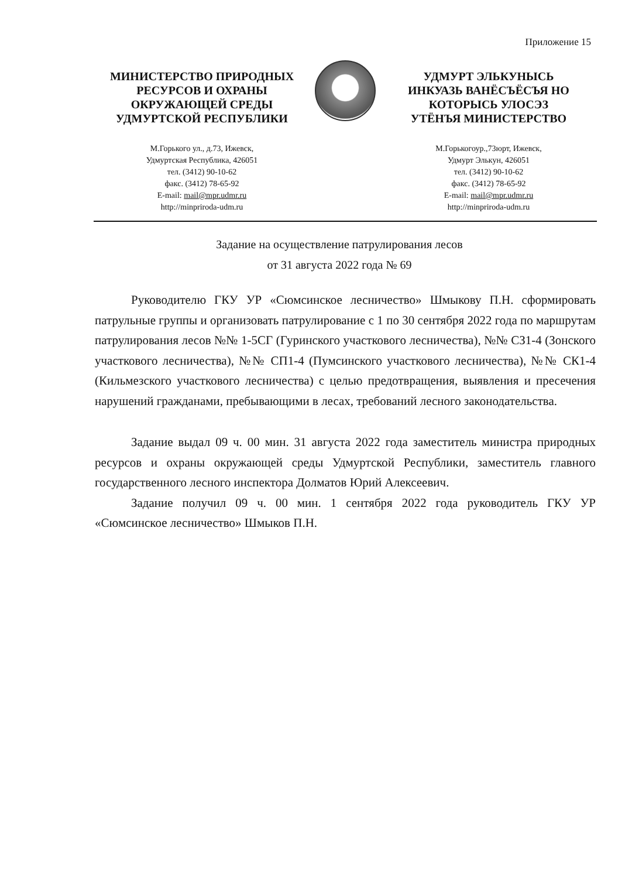Приложение 15
МИНИСТЕРСТВО ПРИРОДНЫХ
РЕСУРСОВ И ОХРАНЫ
ОКРУЖАЮЩЕЙ СРЕДЫ
УДМУРТСКОЙ РЕСПУБЛИКИ
М.Горького ул., д.73, Ижевск,
Удмуртская Республика, 426051
тел. (3412) 90-10-62
факс. (3412) 78-65-92
E-mail: mail@mpr.udmr.ru
http://minpriroda-udm.ru
УДМУРТ ЭЛЬКУНЫСЬ
ИНКУАЗЬ ВАНЁСЪЁСЪЯ НО
КОТОРЫСЬ УЛОСЭЗ
УТЁНЪЯ МИНИСТЕРСТВО
М.Горькогоур.,73юрт, Ижевск,
Удмурт Элькун, 426051
тел. (3412) 90-10-62
факс. (3412) 78-65-92
E-mail: mail@mpr.udmr.ru
http://minpriroda-udm.ru
Задание на осуществление патрулирования лесов
от 31 августа 2022 года № 69
Руководителю ГКУ УР «Сюмсинское лесничество» Шмыкову П.Н. сформировать патрульные группы и организовать патрулирование с 1 по 30 сентября 2022 года по маршрутам патрулирования лесов №№ 1-5СГ (Гуринского участкового лесничества), №№ СЗ1-4 (Зонского участкового лесничества), №№ СП1-4 (Пумсинского участкового лесничества), №№ СК1-4 (Кильмезского участкового лесничества) с целью предотвращения, выявления и пресечения нарушений гражданами, пребывающими в лесах, требований лесного законодательства.
Задание выдал 09 ч. 00 мин. 31 августа 2022 года заместитель министра природных ресурсов и охраны окружающей среды Удмуртской Республики, заместитель главного государственного лесного инспектора Долматов Юрий Алексеевич.
Задание получил 09 ч. 00 мин. 1 сентября 2022 года руководитель ГКУ УР «Сюмсинское лесничество» Шмыков П.Н.